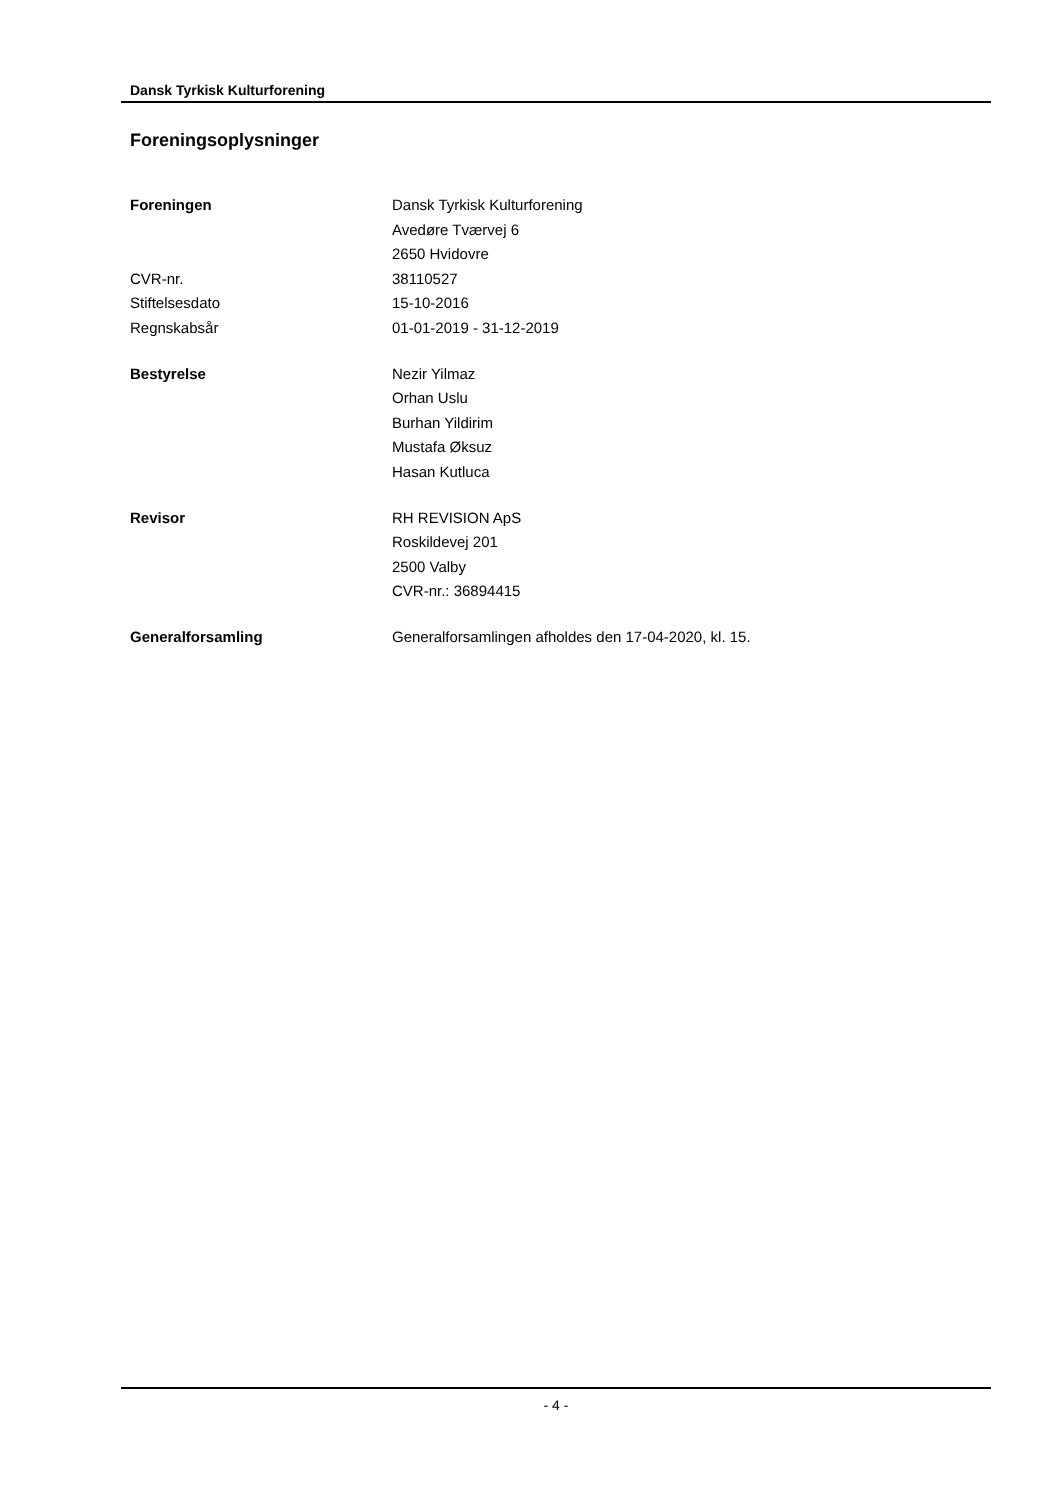Dansk Tyrkisk Kulturforening
Foreningsoplysninger
| Foreningen | Dansk Tyrkisk Kulturforening |
| | Avedøre Tværvej 6 |
| | 2650 Hvidovre |
| CVR-nr. | 38110527 |
| Stiftelsesdato | 15-10-2016 |
| Regnskabsår | 01-01-2019 - 31-12-2019 |
| Bestyrelse | Nezir Yilmaz |
| | Orhan Uslu |
| | Burhan Yildirim |
| | Mustafa Øksuz |
| | Hasan Kutluca |
| Revisor | RH REVISION ApS |
| | Roskildevej 201 |
| | 2500 Valby |
| | CVR-nr.: 36894415 |
| Generalforsamling | Generalforsamlingen afholdes den 17-04-2020, kl. 15. |
- 4 -